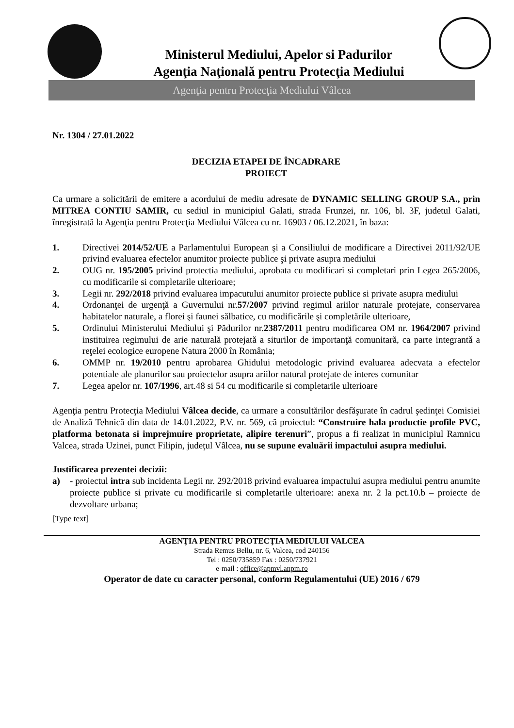Ministerul Mediului, Apelor si Padurilor
Agenţia Naţională pentru Protecţia Mediului
Agenţia pentru Protecţia Mediului Vâlcea
Nr. 1304 / 27.01.2022
DECIZIA ETAPEI DE ÎNCADRARE
PROIECT
Ca urmare a solicitării de emitere a acordului de mediu adresate de DYNAMIC SELLING GROUP S.A., prin MITREA CONTIU SAMIR, cu sediul in municipiul Galati, strada Frunzei, nr. 106, bl. 3F, judetul Galati, înregistrată la Agenţia pentru Protecţia Mediului Vâlcea cu nr. 16903 / 06.12.2021, în baza:
1. Directivei 2014/52/UE a Parlamentului European şi a Consiliului de modificare a Directivei 2011/92/UE privind evaluarea efectelor anumitor proiecte publice şi private asupra mediului
2. OUG nr. 195/2005 privind protectia mediului, aprobata cu modificari si completari prin Legea 265/2006, cu modificarile si completarile ulterioare;
3. Legii nr. 292/2018 privind evaluarea impacutului anumitor proiecte publice si private asupra mediului
4. Ordonanţei de urgenţă a Guvernului nr.57/2007 privind regimul ariilor naturale protejate, conservarea habitatelor naturale, a florei şi faunei sălbatice, cu modificările şi completările ulterioare,
5. Ordinului Ministerului Mediului şi Pădurilor nr.2387/2011 pentru modificarea OM nr. 1964/2007 privind instituirea regimului de arie naturală protejată a siturilor de importanţă comunitară, ca parte integrantă a reţelei ecologice europene Natura 2000 în România;
6. OMMP nr. 19/2010 pentru aprobarea Ghidului metodologic privind evaluarea adecvata a efectelor potentiale ale planurilor sau proiectelor asupra ariilor natural protejate de interes comunitar
7. Legea apelor nr. 107/1996, art.48 si 54 cu modificarile si completarile ulterioare
Agenţia pentru Protecţia Mediului Vâlcea decide, ca urmare a consultărilor desfăşurate în cadrul şedinţei Comisiei de Analiză Tehnică din data de 14.01.2022, P.V. nr. 569, că proiectul: “Construire hala productie profile PVC, platforma betonata si imprejmuire proprietate, alipire terenuri”, propus a fi realizat in municipiul Ramnicu Valcea, strada Uzinei, punct Filipin, judeţul Vâlcea, nu se supune evaluării impactului asupra mediului.
Justificarea prezentei decizii:
a) - proiectul intra sub incidenta Legii nr. 292/2018 privind evaluarea impactului asupra mediului pentru anumite proiecte publice si private cu modificarile si completarile ulterioare: anexa nr. 2 la pct.10.b – proiecte de dezvoltare urbana;
[Type text]
AGENŢIA PENTRU PROTECŢIA MEDIULUI VALCEA
Strada Remus Bellu, nr. 6, Valcea, cod 240156
Tel : 0250/735859 Fax : 0250/737921
e-mail : office@apmvl.anpm.ro
Operator de date cu caracter personal, conform Regulamentului (UE) 2016 / 679